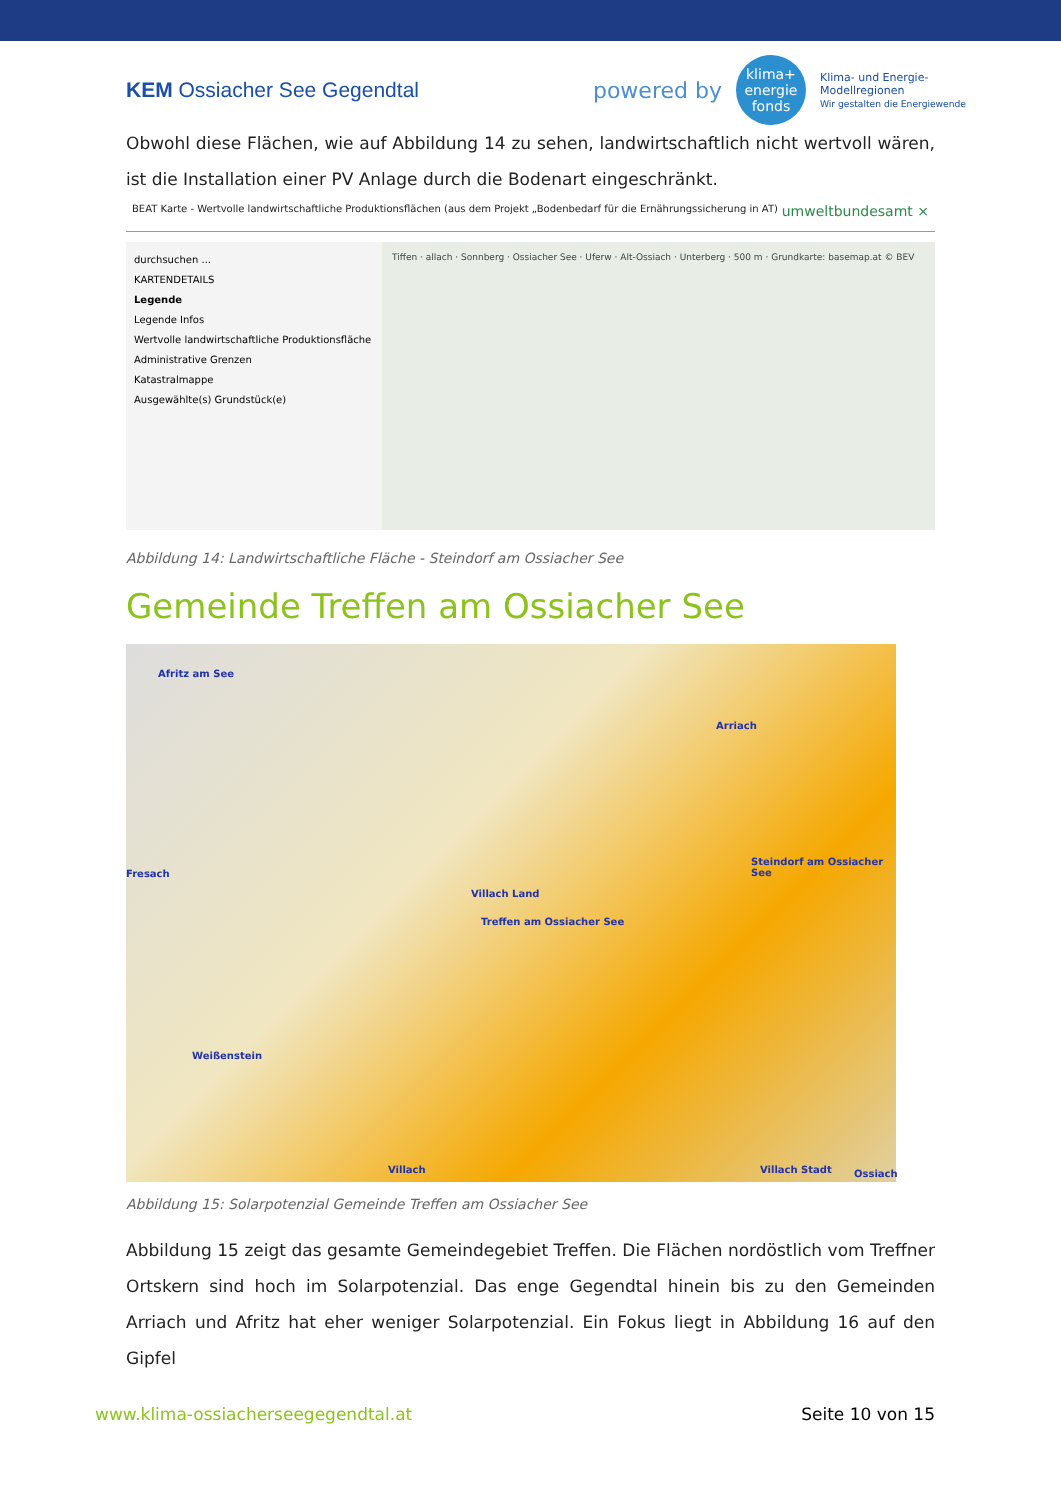KEM Ossiacher See Gegendtal
powered by
klima+
energie
fonds
Klima- und Energie-
Modellregionen
Wir gestalten die Energiewende
Obwohl diese Flächen, wie auf Abbildung 14 zu sehen, landwirtschaftlich nicht wertvoll wären, ist die Installation einer PV Anlage durch die Bodenart eingeschränkt.
BEAT Karte - Wertvolle landwirtschaftliche Produktionsflächen (aus dem Projekt „Bodenbedarf für die Ernährungssicherung in AT) umweltbundesamt ×
durchsuchen ...
KARTENDETAILS
Legende
Legende Infos
Wertvolle landwirtschaftliche Produktionsfläche
Administrative Grenzen
Katastralmappe
Ausgewählte(s) Grundstück(e)
Tiffen · allach · Sonnberg · Ossiacher See · Uferw · Alt-Ossiach · Unterberg · 500 m · Grundkarte: basemap.at © BEV
Abbildung 14: Landwirtschaftliche Fläche - Steindorf am Ossiacher See
Gemeinde Treffen am Ossiacher See
Afritz am See
Arriach
Steindorf am Ossiacher See
Fresach
Villach Land
Treffen am Ossiacher See
Weißenstein
Villach Villach Stadt Ossiach
Abbildung 15: Solarpotenzial Gemeinde Treffen am Ossiacher See
Abbildung 15 zeigt das gesamte Gemeindegebiet Treffen. Die Flächen nordöstlich vom Treffner Ortskern sind hoch im Solarpotenzial. Das enge Gegendtal hinein bis zu den Gemeinden Arriach und Afritz hat eher weniger Solarpotenzial. Ein Fokus liegt in Abbildung 16 auf den Gipfel
www.klima-ossiacherseegegendtal.at Seite 10 von 15